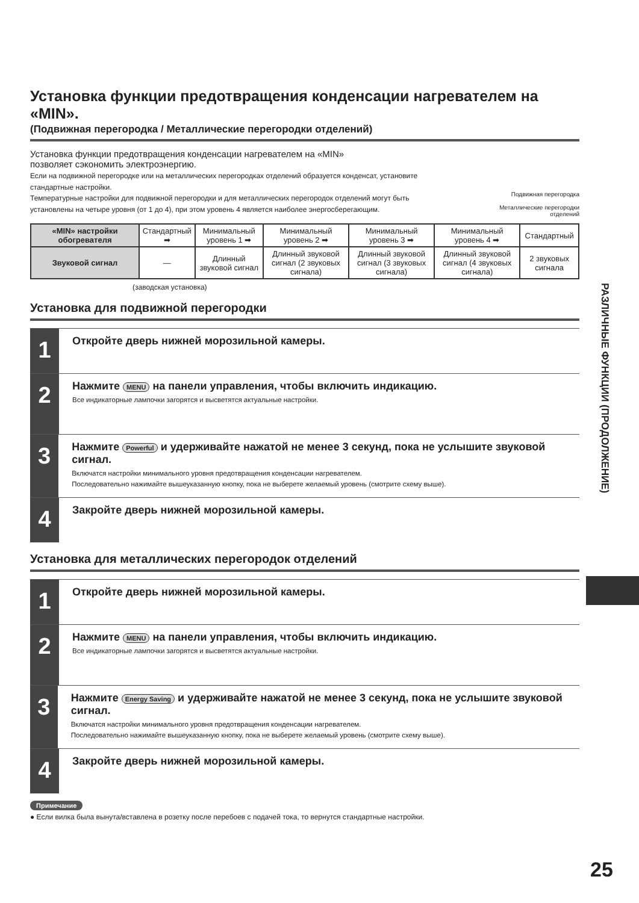Установка функции предотвращения конденсации нагревателем на «MIN».
(Подвижная перегородка / Металлические перегородки отделений)
Установка функции предотвращения конденсации нагревателем на «MIN»
позволяет сэкономить электроэнергию.
Если на подвижной перегородке или на металлических перегородках отделений образуется конденсат, установите стандартные настройки.
Температурные настройки для подвижной перегородки и для металлических перегородок отделений могут быть установлены на четыре уровня (от 1 до 4), при этом уровень 4 является наиболее энергосберегающим.
Подвижная перегородка
Металлические перегородки
отделений
| «MIN» настройки обогревателя | Стандартный ➡ | Минимальный уровень 1 ➡ | Минимальный уровень 2 ➡ | Минимальный уровень 3 ➡ | Минимальный уровень 4 ➡ | Стандартный |
| Звуковой сигнал | — | Длинный звуковой сигнал | Длинный звуковой сигнал (2 звуковых сигнала) | Длинный звуковой сигнал (3 звуковых сигнала) | Длинный звуковой сигнал (4 звуковых сигнала) | 2 звуковых сигнала |
(заводская установка)
Установка для подвижной перегородки
1
Откройте дверь нижней морозильной камеры.
2
Нажмите MENU на панели управления, чтобы включить индикацию.
Все индикаторные лампочки загорятся и высветятся актуальные настройки.
3
Нажмите Powerful и удерживайте нажатой не менее 3 секунд, пока не услышите звуковой сигнал.
Включатся настройки минимального уровня предотвращения конденсации нагревателем.
Последовательно нажимайте вышеуказанную кнопку, пока не выберете желаемый уровень (смотрите схему выше).
4
Закройте дверь нижней морозильной камеры.
Установка для металлических перегородок отделений
1
Откройте дверь нижней морозильной камеры.
2
Нажмите MENU на панели управления, чтобы включить индикацию.
Все индикаторные лампочки загорятся и высветятся актуальные настройки.
3
Нажмите Energy Saving и удерживайте нажатой не менее 3 секунд, пока не услышите звуковой сигнал.
Включатся настройки минимального уровня предотвращения конденсации нагревателем.
Последовательно нажимайте вышеуказанную кнопку, пока не выберете желаемый уровень (смотрите схему выше).
4
Закройте дверь нижней морозильной камеры.
Примечание
● Если вилка была вынута/вставлена в розетку после перебоев с подачей тока, то вернутся стандартные настройки.
РАЗЛИЧНЫЕ ФУНКЦИИ (ПРОДОЛЖЕНИЕ)
25